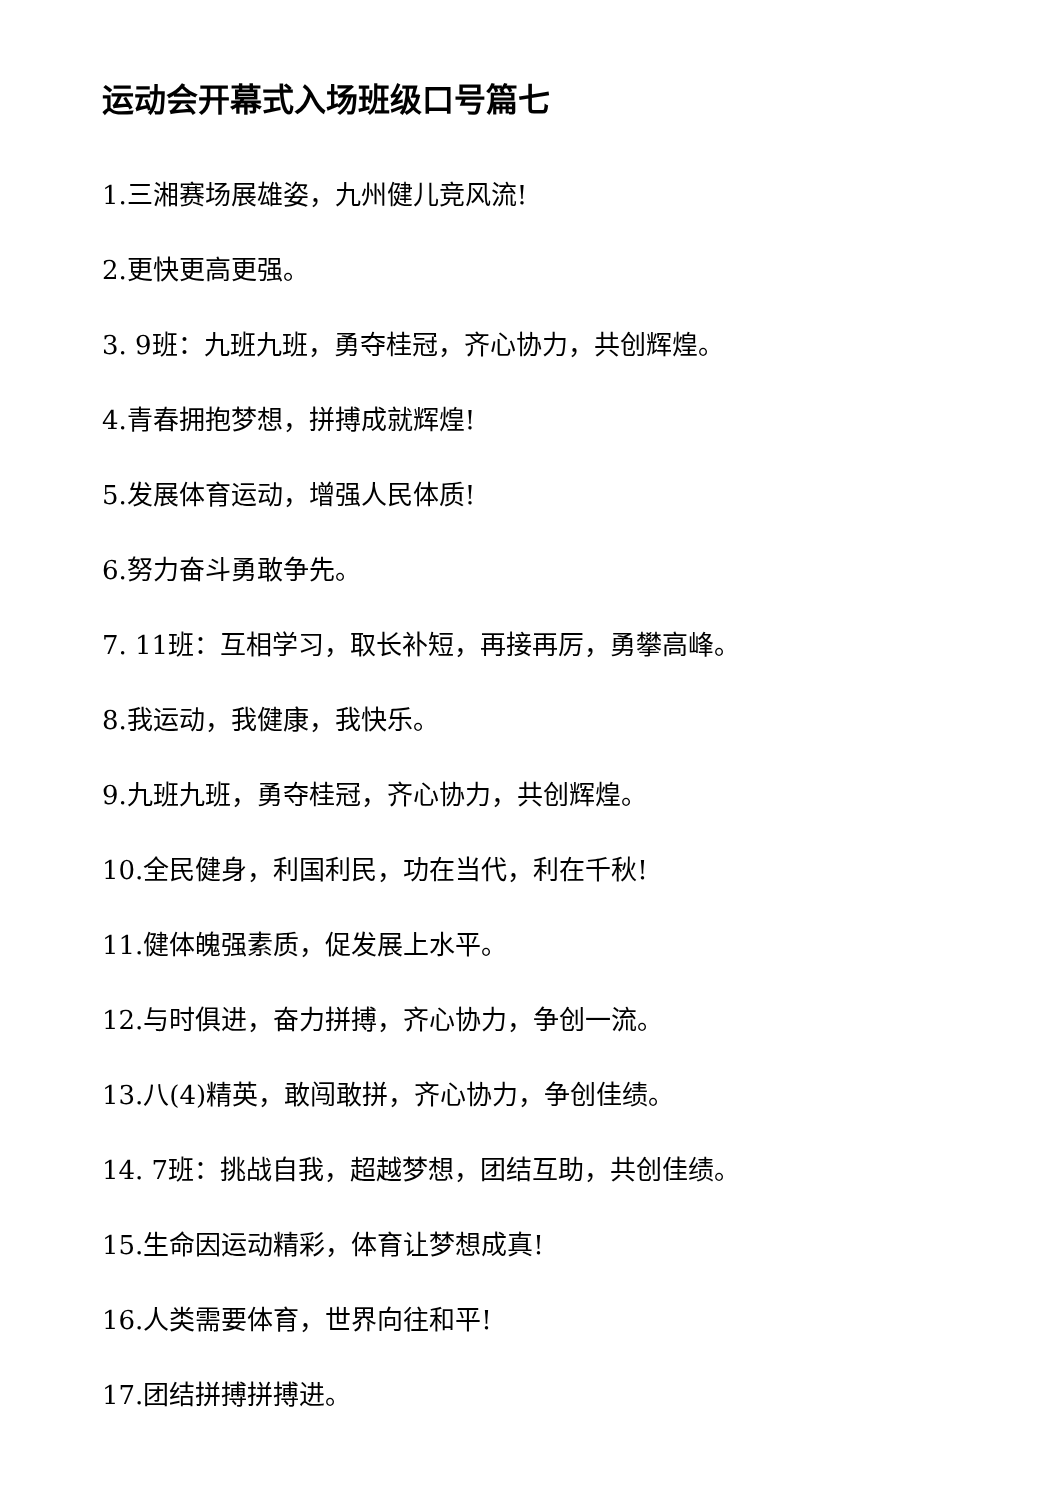运动会开幕式入场班级口号篇七
1.三湘赛场展雄姿，九州健儿竞风流!
2.更快更高更强。
3. 9班：九班九班，勇夺桂冠，齐心协力，共创辉煌。
4.青春拥抱梦想，拼搏成就辉煌!
5.发展体育运动，增强人民体质!
6.努力奋斗勇敢争先。
7. 11班：互相学习，取长补短，再接再厉，勇攀高峰。
8.我运动，我健康，我快乐。
9.九班九班，勇夺桂冠，齐心协力，共创辉煌。
10.全民健身，利国利民，功在当代，利在千秋!
11.健体魄强素质，促发展上水平。
12.与时俱进，奋力拼搏，齐心协力，争创一流。
13.八(4)精英，敢闯敢拼，齐心协力，争创佳绩。
14. 7班：挑战自我，超越梦想，团结互助，共创佳绩。
15.生命因运动精彩，体育让梦想成真!
16.人类需要体育，世界向往和平!
17.团结拼搏拼搏进。